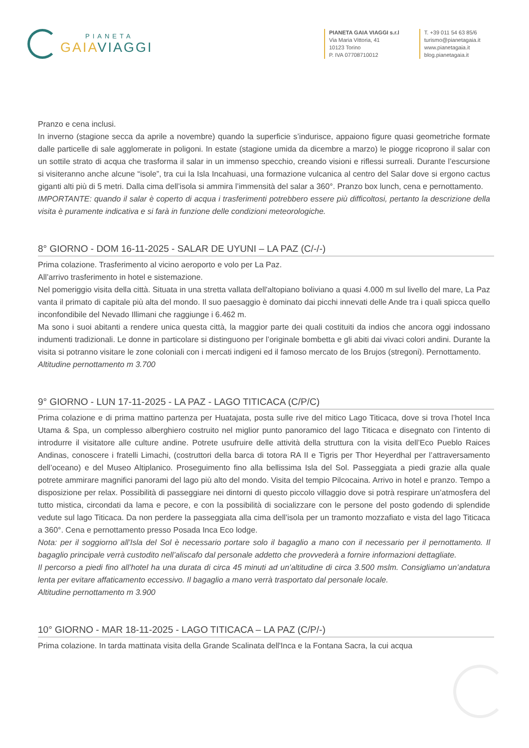PIANETA
GAIA VIAGGI
PIANETA GAIA VIAGGI s.r.l
Via Maria Vittoria, 41
10123 Torino
P. IVA 07708710012
T. +39 011 54 63 85/6
turismo@pianetagaia.it
www.pianetagaia.it
blog.pianetagaia.it
Pranzo e cena inclusi.
In inverno (stagione secca da aprile a novembre) quando la superficie s’indurisce, appaiono figure quasi geometriche formate dalle particelle di sale agglomerate in poligoni. In estate (stagione umida da dicembre a marzo) le piogge ricoprono il salar con un sottile strato di acqua che trasforma il salar in un immenso specchio, creando visioni e riflessi surreali. Durante l’escursione si visiteranno anche alcune “isole”, tra cui la Isla Incahuasi, una formazione vulcanica al centro del Salar dove si ergono cactus giganti alti più di 5 metri. Dalla cima dell’isola si ammira l’immensità del salar a 360°. Pranzo box lunch, cena e pernottamento.
IMPORTANTE: quando il salar è coperto di acqua i trasferimenti potrebbero essere più difficoltosi, pertanto la descrizione della visita è puramente indicativa e si farà in funzione delle condizioni meteorologiche.
8° GIORNO - DOM 16-11-2025 - SALAR DE UYUNI – LA PAZ (C/-/-)
Prima colazione. Trasferimento al vicino aeroporto e volo per La Paz.
All’arrivo trasferimento in hotel e sistemazione.
Nel pomeriggio visita della città. Situata in una stretta vallata dell'altopiano boliviano a quasi 4.000 m sul livello del mare, La Paz vanta il primato di capitale più alta del mondo. Il suo paesaggio è dominato dai picchi innevati delle Ande tra i quali spicca quello inconfondibile del Nevado Illimani che raggiunge i 6.462 m.
Ma sono i suoi abitanti a rendere unica questa città, la maggior parte dei quali costituiti da indios che ancora oggi indossano indumenti tradizionali. Le donne in particolare si distinguono per l’originale bombetta e gli abiti dai vivaci colori andini. Durante la visita si potranno visitare le zone coloniali con i mercati indigeni ed il famoso mercato de los Brujos (stregoni). Pernottamento.
Altitudine pernottamento m 3.700
9° GIORNO - LUN 17-11-2025 - LA PAZ - LAGO TITICACA (C/P/C)
Prima colazione e di prima mattino partenza per Huatajata, posta sulle rive del mitico Lago Titicaca, dove si trova l’hotel Inca Utama & Spa, un complesso alberghiero costruito nel miglior punto panoramico del lago Titicaca e disegnato con l’intento di introdurre il visitatore alle culture andine. Potrete usufruire delle attività della struttura con la visita dell’Eco Pueblo Raices Andinas, conoscere i fratelli Limachi, (costruttori della barca di totora RA II e Tigris per Thor Heyerdhal per l’attraversamento dell’oceano) e del Museo Altiplanico. Proseguimento fino alla bellissima Isla del Sol. Passeggiata a piedi grazie alla quale potrete ammirare magnifici panorami del lago più alto del mondo. Visita del tempio Pilcocaina. Arrivo in hotel e pranzo. Tempo a disposizione per relax. Possibilità di passeggiare nei dintorni di questo piccolo villaggio dove si potrà respirare un’atmosfera del tutto mistica, circondati da lama e pecore, e con la possibilità di socializzare con le persone del posto godendo di splendide vedute sul lago Titicaca. Da non perdere la passeggiata alla cima dell’isola per un tramonto mozzafiato e vista del lago Titicaca a 360°. Cena e pernottamento presso Posada Inca Eco lodge.
Nota: per il soggiorno all’Isla del Sol è necessario portare solo il bagaglio a mano con il necessario per il pernottamento. Il bagaglio principale verrà custodito nell’aliscafo dal personale addetto che provvederà a fornire informazioni dettagliate.
Il percorso a piedi fino all’hotel ha una durata di circa 45 minuti ad un’altitudine di circa 3.500 mslm. Consigliamo un’andatura lenta per evitare affaticamento eccessivo. Il bagaglio a mano verrà trasportato dal personale locale.
Altitudine pernottamento m 3.900
10° GIORNO - MAR 18-11-2025 - LAGO TITICACA – LA PAZ (C/P/-)
Prima colazione. In tarda mattinata visita della Grande Scalinata dell'Inca e la Fontana Sacra, la cui acqua